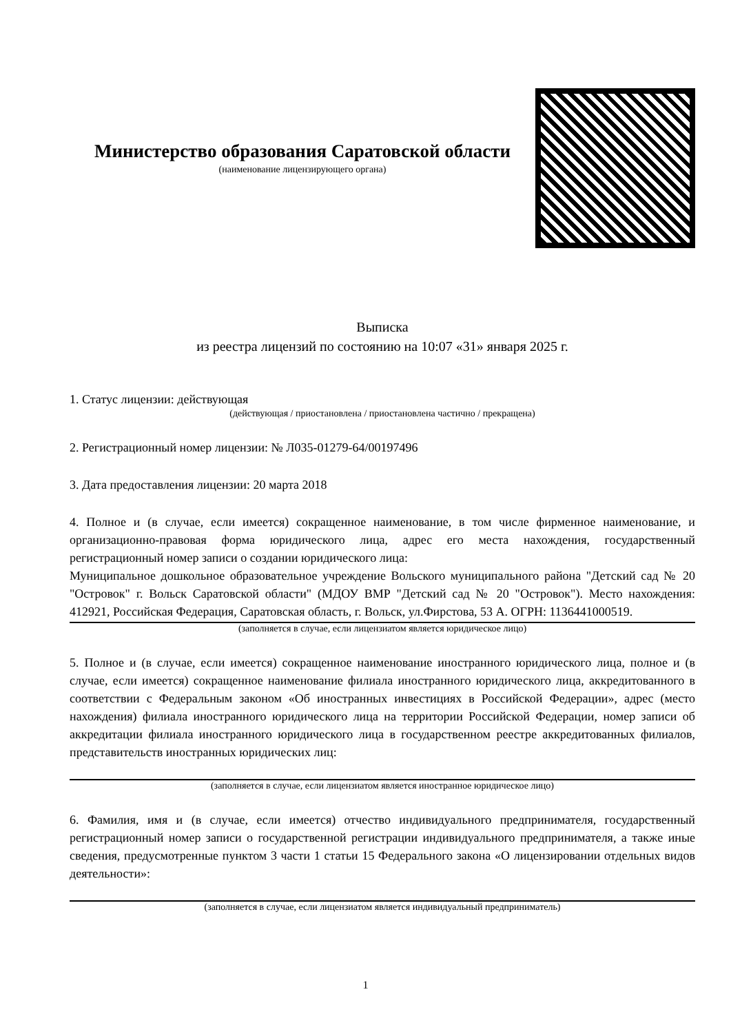Министерство образования Саратовской области
(наименование лицензирующего органа)
Выписка
из реестра лицензий по состоянию на 10:07 «31» января 2025 г.
1. Статус лицензии: действующая
(действующая / приостановлена / приостановлена частично / прекращена)
2. Регистрационный номер лицензии: № Л035-01279-64/00197496
3. Дата предоставления лицензии: 20 марта 2018
4. Полное и (в случае, если имеется) сокращенное наименование, в том числе фирменное наименование, и организационно-правовая форма юридического лица, адрес его места нахождения, государственный регистрационный номер записи о создании юридического лица:
Муниципальное дошкольное образовательное учреждение Вольского муниципального района "Детский сад № 20 "Островок" г. Вольск Саратовской области" (МДОУ ВМР "Детский сад № 20 "Островок"). Место нахождения: 412921, Российская Федерация, Саратовская область, г. Вольск, ул.Фирстова, 53 А. ОГРН: 1136441000519.
(заполняется в случае, если лицензиатом является юридическое лицо)
5. Полное и (в случае, если имеется) сокращенное наименование иностранного юридического лица, полное и (в случае, если имеется) сокращенное наименование филиала иностранного юридического лица, аккредитованного в соответствии с Федеральным законом «Об иностранных инвестициях в Российской Федерации», адрес (место нахождения) филиала иностранного юридического лица на территории Российской Федерации, номер записи об аккредитации филиала иностранного юридического лица в государственном реестре аккредитованных филиалов, представительств иностранных юридических лиц:
(заполняется в случае, если лицензиатом является иностранное юридическое лицо)
6. Фамилия, имя и (в случае, если имеется) отчество индивидуального предпринимателя, государственный регистрационный номер записи о государственной регистрации индивидуального предпринимателя, а также иные сведения, предусмотренные пунктом 3 части 1 статьи 15 Федерального закона «О лицензировании отдельных видов деятельности»:
(заполняется в случае, если лицензиатом является индивидуальный предприниматель)
1